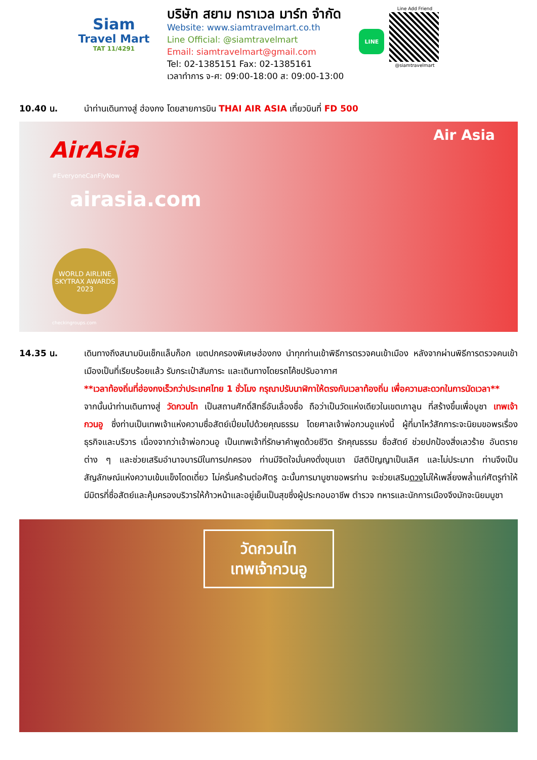Siam
Travel Mart
TAT 11/4291
บริษัท สยาม ทราเวล มาร์ท จำกัด
Website: www.siamtravelmart.co.th
Line Official: @siamtravelmart
Email: siamtravelmart@gmail.com
Tel: 02-1385151 Fax: 02-1385161
เวลาทำการ จ-ศ: 09:00-18:00 ส: 09:00-13:00
LINE
Line Add Friend
@siamtravelmart
10.40 น. นำท่านเดินทางสู่ ฮ่องกง โดยสายการบิน THAI AIR ASIA เที่ยวบินที่ FD 500
AirAsia
#EveryoneCanFlyNow
Air Asia
airasia.com
WORLD AIRLINE SKYTRAX AWARDS 2023
checkingroups.com
14.35 น. เดินทางถึงสนามบินเช็กแล็บก็อก เขตปกครองพิเศษฮ่องกง นำทุกท่านเข้าพิธีการตรวจคนเข้าเมือง หลังจากผ่านพิธีการตรวจคนเข้าเมืองเป็นที่เรียบร้อยแล้ว รับกระเป๋าสัมภาระ และเดินทางโดยรถโค้ชปรับอากาศ
**เวลาท้องถิ่นที่ฮ่องกงเร็วกว่าประเทศไทย 1 ชั่วโมง กรุณาปรับนาฬิกาให้ตรงกับเวลาท้องถิ่น เพื่อความสะดวกในการนัดเวลา**
จากนั้นนำท่านเดินทางสู่ วัดกวนไท เป็นสถานศักดิ์สิทธิ์อันเลื่องชื่อ ถือว่าเป็นวัดแห่งเดียวในเขตเกาลูน ที่สร้างขึ้นเพื่อบูชา เทพเจ้ากวนอู ซึ่งท่านเป็นเทพเจ้าแห่งความซื่อสัตย์เปี่ยมไปด้วยคุณธรรม โดยศาลเจ้าพ่อกวนอูแห่งนี้ ผู้ที่มาไหว้สักการะจะนิยมขอพรเรื่องธุรกิจและบริวาร เนื่องจากว่าเจ้าพ่อกวนอู เป็นเทพเจ้าที่รักษาคำพูดด้วยชีวิต รักคุณธรรม ซื่อสัตย์ ช่วยปกป้องสิ่งเลวร้าย อันตรายต่าง ๆ และช่วยเสริมอำนาจบารมีในการปกครอง ท่านมีจิตใจมั่นคงดั่งขุนเขา มีสติปัญญาเป็นเลิศ และไม่ประมาท ท่านจึงเป็นสัญลักษณ์แห่งความเข้มแข็งโดดเดี่ยว ไม่ครั่นคร้ามต่อศัตรู ฉะนั้นการมาบูชาขอพรท่าน จะช่วยเสริมดวงไม่ให้เพลี่ยงพล้ำแก่ศัตรูทำให้มีมิตรที่ซื่อสัตย์และคุ้มครองบริวารให้ก้าวหน้าและอยู่เย็นเป็นสุขซึ่งผู้ประกอบอาชีพ ตำรวจ ทหารและนักการเมืองจึงมักจะนิยมบูชา
วัดกวนไท
เทพเจ้ากวนอู